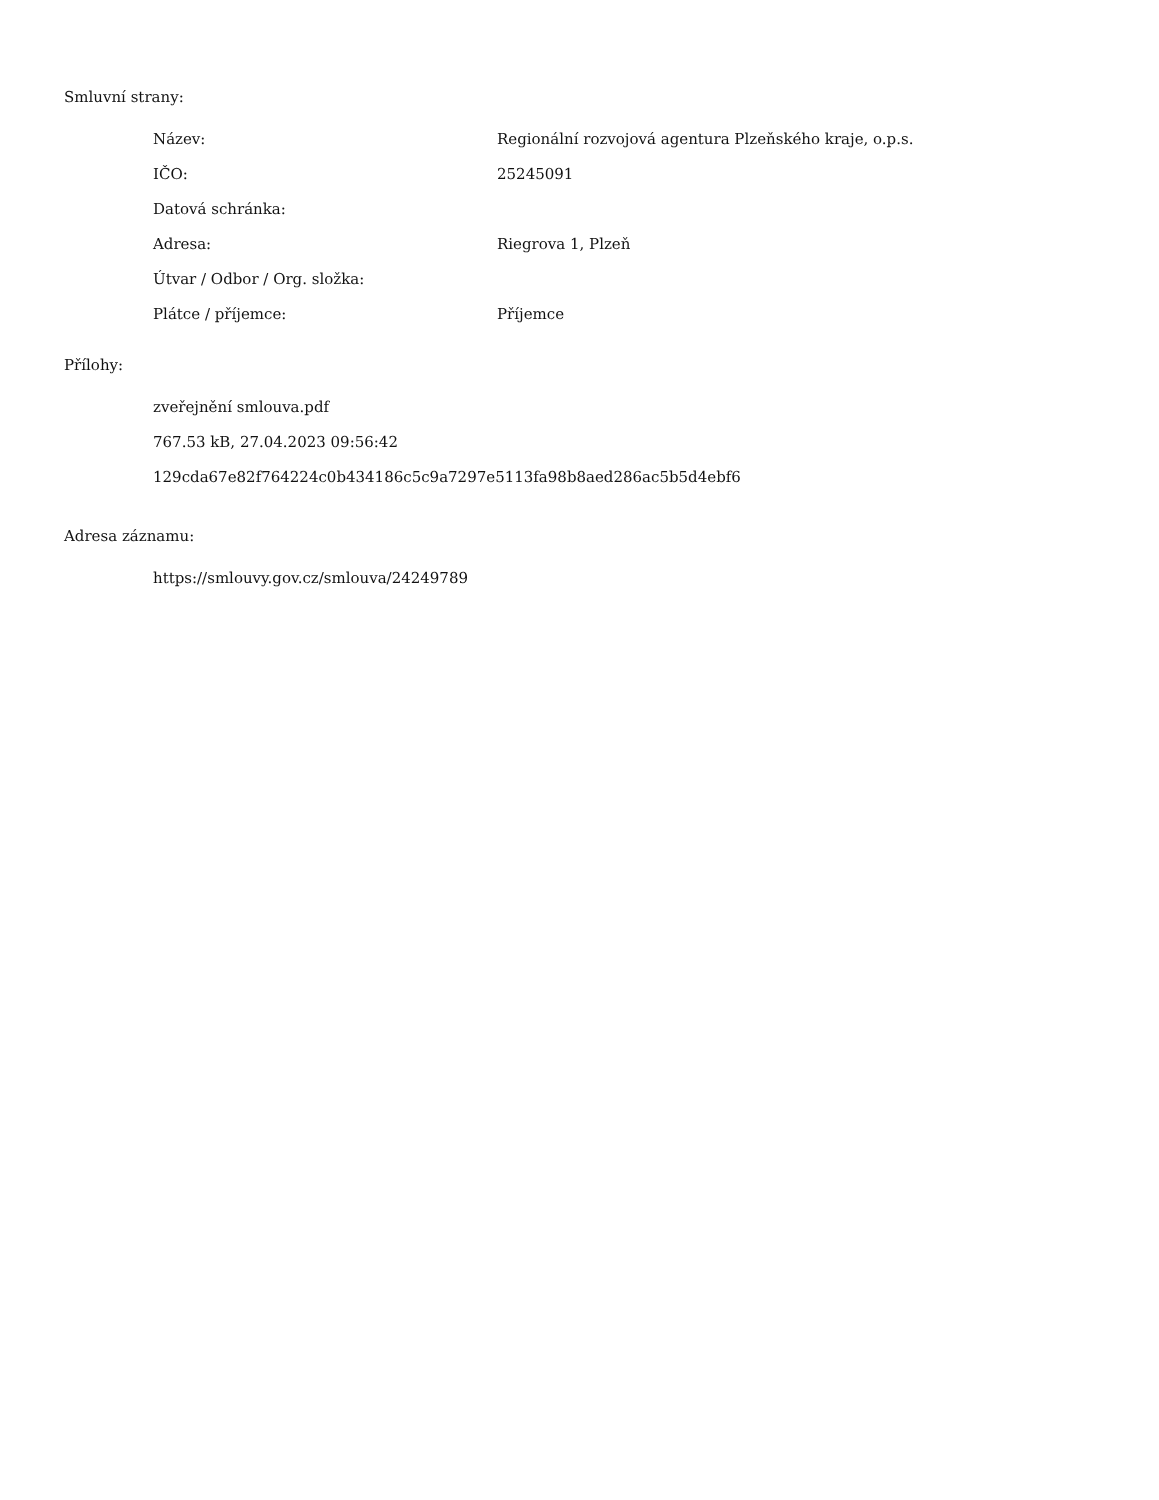Smluvní strany:
| Název: | Regionální rozvojová agentura Plzeňského kraje, o.p.s. |
| IČO: | 25245091 |
| Datová schránka: | |
| Adresa: | Riegrova 1, Plzeň |
| Útvar / Odbor / Org. složka: | |
| Plátce / příjemce: | Příjemce |
Přílohy:
zveřejnění smlouva.pdf
767.53 kB, 27.04.2023 09:56:42
129cda67e82f764224c0b434186c5c9a7297e5113fa98b8aed286ac5b5d4ebf6
Adresa záznamu:
https://smlouvy.gov.cz/smlouva/24249789